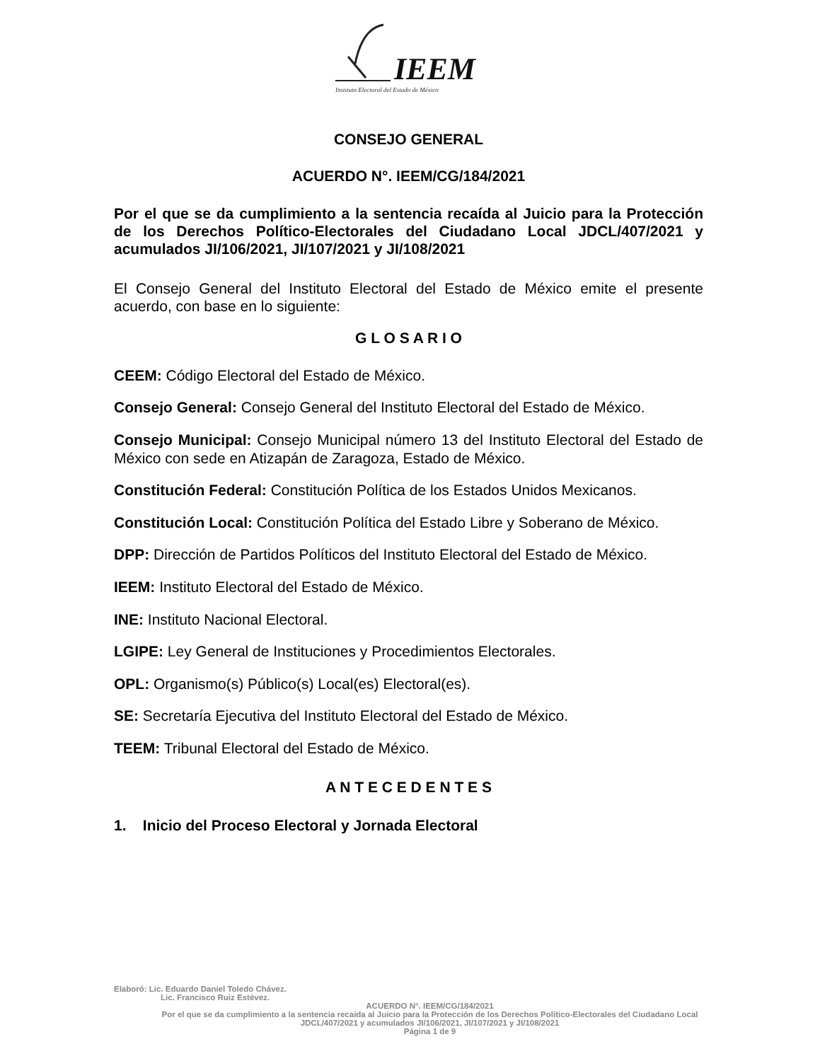IEEM
Instituto Electoral del Estado de México
CONSEJO GENERAL
ACUERDO N°. IEEM/CG/184/2021
Por el que se da cumplimiento a la sentencia recaída al Juicio para la Protección de los Derechos Político-Electorales del Ciudadano Local JDCL/407/2021 y acumulados JI/106/2021, JI/107/2021 y JI/108/2021
El Consejo General del Instituto Electoral del Estado de México emite el presente acuerdo, con base en lo siguiente:
G L O S A R I O
CEEM: Código Electoral del Estado de México.
Consejo General: Consejo General del Instituto Electoral del Estado de México.
Consejo Municipal: Consejo Municipal número 13 del Instituto Electoral del Estado de México con sede en Atizapán de Zaragoza, Estado de México.
Constitución Federal: Constitución Política de los Estados Unidos Mexicanos.
Constitución Local: Constitución Política del Estado Libre y Soberano de México.
DPP: Dirección de Partidos Políticos del Instituto Electoral del Estado de México.
IEEM: Instituto Electoral del Estado de México.
INE: Instituto Nacional Electoral.
LGIPE: Ley General de Instituciones y Procedimientos Electorales.
OPL: Organismo(s) Público(s) Local(es) Electoral(es).
SE: Secretaría Ejecutiva del Instituto Electoral del Estado de México.
TEEM: Tribunal Electoral del Estado de México.
A N T E C E D E N T E S
1. Inicio del Proceso Electoral y Jornada Electoral
Elaboró: Lic. Eduardo Daniel Toledo Chávez.
Lic. Francisco Ruiz Estévez.
ACUERDO N°. IEEM/CG/184/2021
Por el que se da cumplimiento a la sentencia recaída al Juicio para la Protección de los Derechos Político-Electorales del Ciudadano Local JDCL/407/2021 y acumulados JI/106/2021, JI/107/2021 y JI/108/2021
Página 1 de 9